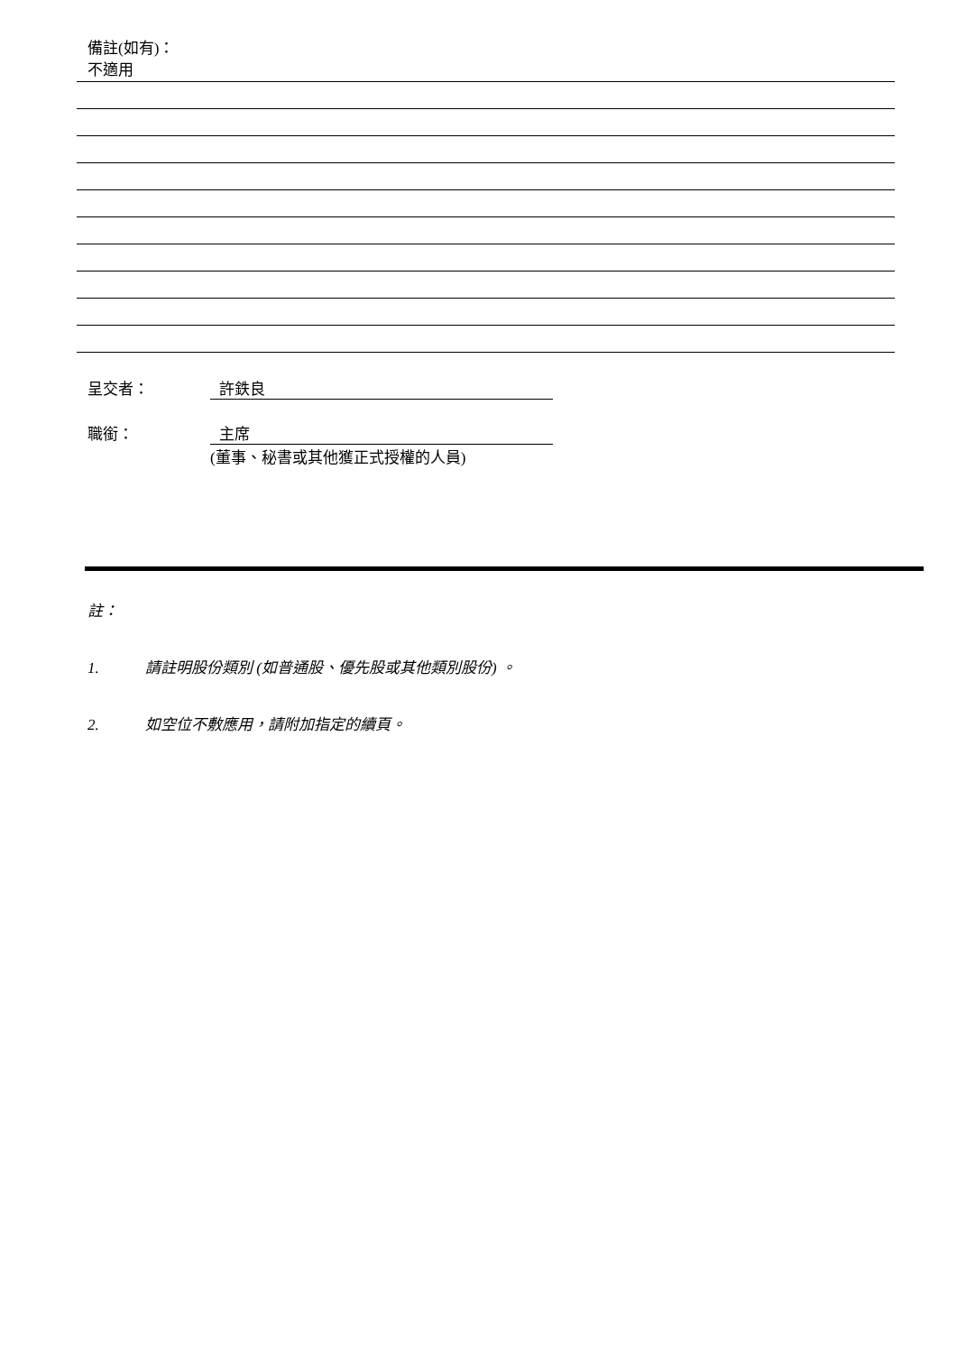備註(如有)：
不適用
呈交者： 許鉄良
職銜： 主席
(董事、秘書或其他獲正式授權的人員)
註：
1. 請註明股份類別 (如普通股、優先股或其他類別股份) 。
2. 如空位不敷應用，請附加指定的續頁。